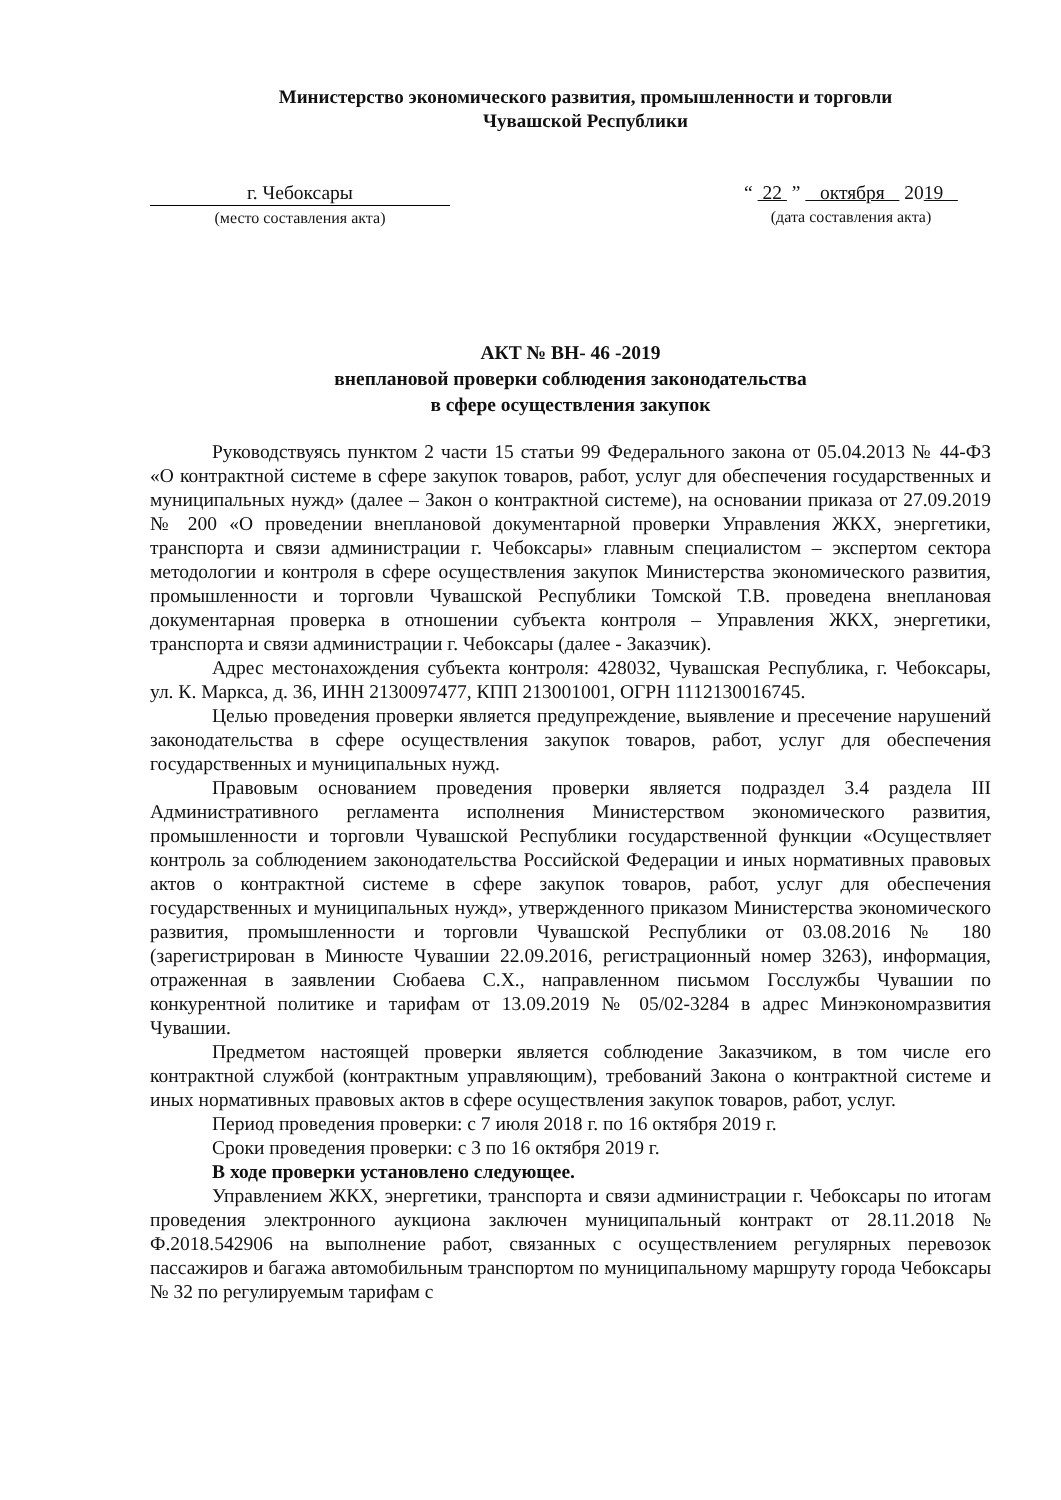Министерство экономического развития, промышленности и торговли
Чувашской Республики
г. Чебоксары
(место составления акта)
“ 22 ” октября 2019
(дата составления акта)
АКТ № ВН- 46 -2019
внеплановой проверки соблюдения законодательства
в сфере осуществления закупок
Руководствуясь пунктом 2 части 15 статьи 99 Федерального закона от 05.04.2013 № 44-ФЗ «О контрактной системе в сфере закупок товаров, работ, услуг для обеспечения государственных и муниципальных нужд» (далее – Закон о контрактной системе), на основании приказа от 27.09.2019 № 200 «О проведении внеплановой документарной проверки Управления ЖКХ, энергетики, транспорта и связи администрации г. Чебоксары» главным специалистом – экспертом сектора методологии и контроля в сфере осуществления закупок Министерства экономического развития, промышленности и торговли Чувашской Республики Томской Т.В. проведена внеплановая документарная проверка в отношении субъекта контроля – Управления ЖКХ, энергетики, транспорта и связи администрации г. Чебоксары (далее - Заказчик).
Адрес местонахождения субъекта контроля: 428032, Чувашская Республика, г. Чебоксары, ул. К. Маркса, д. 36, ИНН 2130097477, КПП 213001001, ОГРН 1112130016745.
Целью проведения проверки является предупреждение, выявление и пресечение нарушений законодательства в сфере осуществления закупок товаров, работ, услуг для обеспечения государственных и муниципальных нужд.
Правовым основанием проведения проверки является подраздел 3.4 раздела III Административного регламента исполнения Министерством экономического развития, промышленности и торговли Чувашской Республики государственной функции «Осуществляет контроль за соблюдением законодательства Российской Федерации и иных нормативных правовых актов о контрактной системе в сфере закупок товаров, работ, услуг для обеспечения государственных и муниципальных нужд», утвержденного приказом Министерства экономического развития, промышленности и торговли Чувашской Республики от 03.08.2016 № 180 (зарегистрирован в Минюсте Чувашии 22.09.2016, регистрационный номер 3263), информация, отраженная в заявлении Сюбаева С.Х., направленном письмом Госслужбы Чувашии по конкурентной политике и тарифам от 13.09.2019 № 05/02-3284 в адрес Минэкономразвития Чувашии.
Предметом настоящей проверки является соблюдение Заказчиком, в том числе его контрактной службой (контрактным управляющим), требований Закона о контрактной системе и иных нормативных правовых актов в сфере осуществления закупок товаров, работ, услуг.
Период проведения проверки: с 7 июля 2018 г. по 16 октября 2019 г.
Сроки проведения проверки: с 3 по 16 октября 2019 г.
В ходе проверки установлено следующее.
Управлением ЖКХ, энергетики, транспорта и связи администрации г. Чебоксары по итогам проведения электронного аукциона заключен муниципальный контракт от 28.11.2018 № Ф.2018.542906 на выполнение работ, связанных с осуществлением регулярных перевозок пассажиров и багажа автомобильным транспортом по муниципальному маршруту города Чебоксары № 32 по регулируемым тарифам с